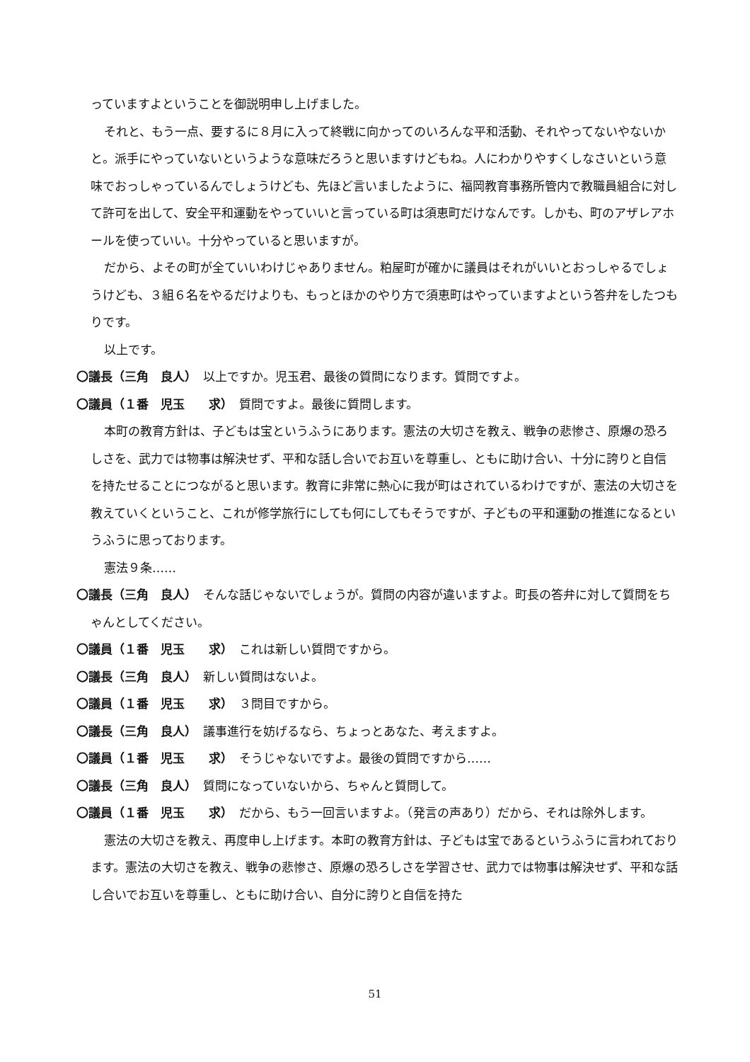っていますよということを御説明申し上げました。
それと、もう一点、要するに８月に入って終戦に向かってのいろんな平和活動、それやってないやないかと。派手にやっていないというような意味だろうと思いますけどもね。人にわかりやすくしなさいという意味でおっしゃっているんでしょうけども、先ほど言いましたように、福岡教育事務所管内で教職員組合に対して許可を出して、安全平和運動をやっていいと言っている町は須恵町だけなんです。しかも、町のアザレアホールを使っていい。十分やっていると思いますが。
だから、よその町が全ていいわけじゃありません。粕屋町が確かに議員はそれがいいとおっしゃるでしょうけども、３組６名をやるだけよりも、もっとほかのやり方で須恵町はやっていますよという答弁をしたつもりです。
以上です。
〇議長（三角　良人）　以上ですか。児玉君、最後の質問になります。質問ですよ。
〇議員（１番　児玉　　求）　質問ですよ。最後に質問します。
本町の教育方針は、子どもは宝というふうにあります。憲法の大切さを教え、戦争の悲惨さ、原爆の恐ろしさを、武力では物事は解決せず、平和な話し合いでお互いを尊重し、ともに助け合い、十分に誇りと自信を持たせることにつながると思います。教育に非常に熱心に我が町はされているわけですが、憲法の大切さを教えていくということ、これが修学旅行にしても何にしてもそうですが、子どもの平和運動の推進になるというふうに思っております。
憲法９条……
〇議長（三角　良人）　そんな話じゃないでしょうが。質問の内容が違いますよ。町長の答弁に対して質問をちゃんとしてください。
〇議員（１番　児玉　　求）　これは新しい質問ですから。
〇議長（三角　良人）　新しい質問はないよ。
〇議員（１番　児玉　　求）　３問目ですから。
〇議長（三角　良人）　議事進行を妨げるなら、ちょっとあなた、考えますよ。
〇議員（１番　児玉　　求）　そうじゃないですよ。最後の質問ですから……
〇議長（三角　良人）　質問になっていないから、ちゃんと質問して。
〇議員（１番　児玉　　求）　だから、もう一回言いますよ。（発言の声あり）だから、それは除外します。
憲法の大切さを教え、再度申し上げます。本町の教育方針は、子どもは宝であるというふうに言われております。憲法の大切さを教え、戦争の悲惨さ、原爆の恐ろしさを学習させ、武力では物事は解決せず、平和な話し合いでお互いを尊重し、ともに助け合い、自分に誇りと自信を持た
51